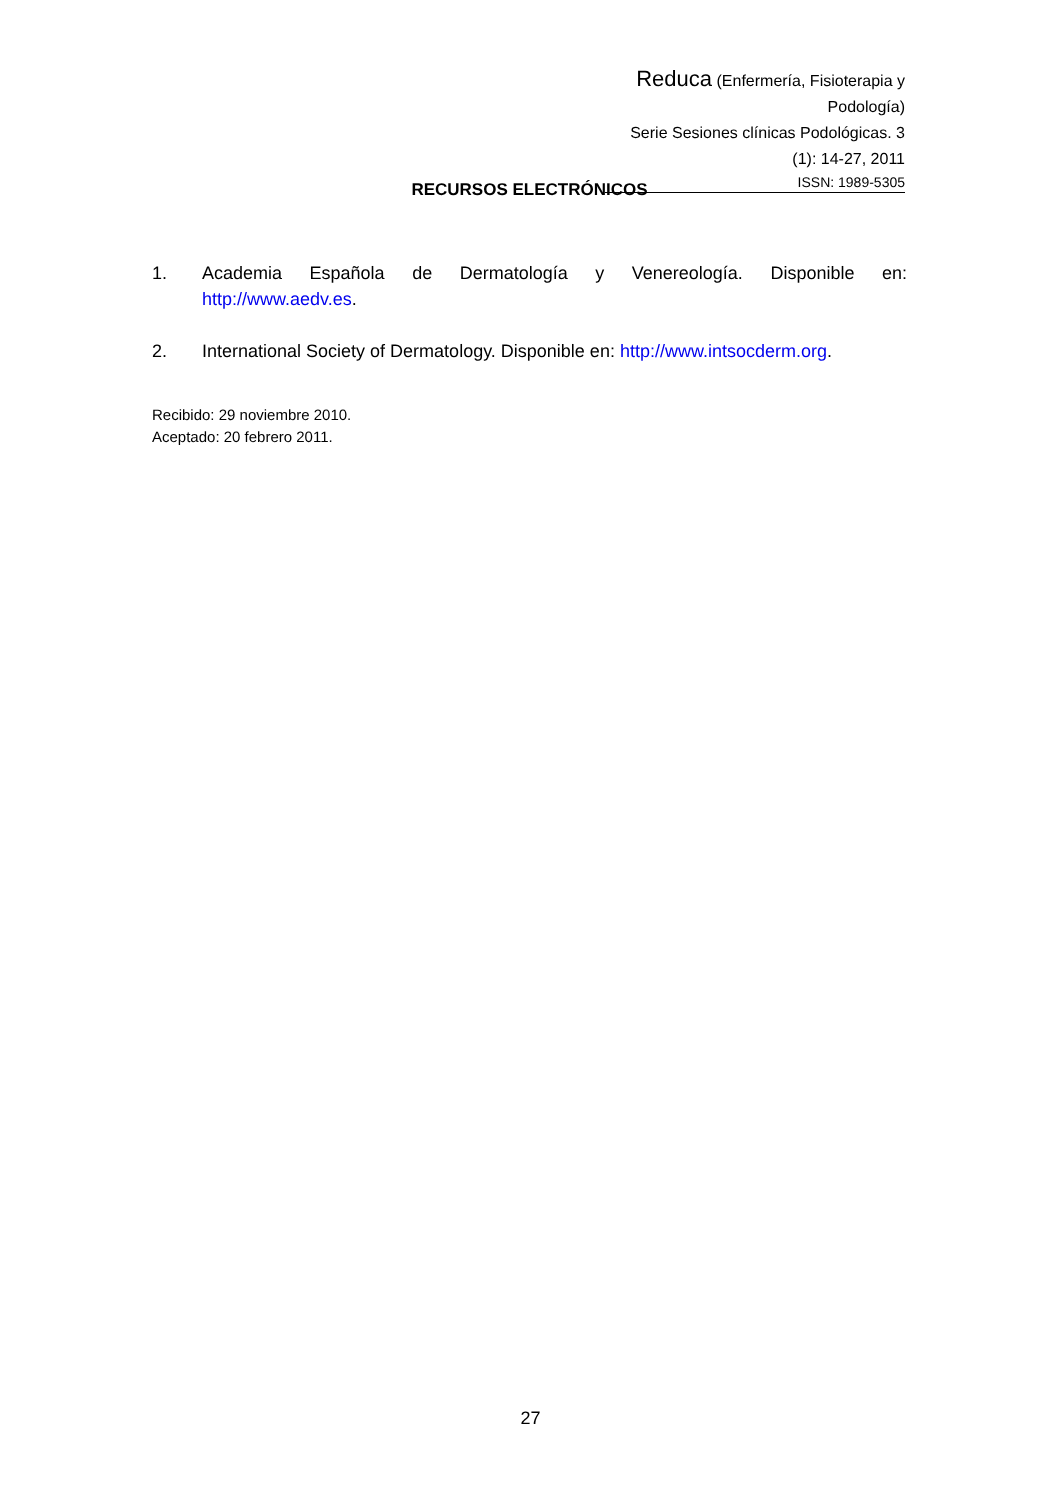Reduca (Enfermería, Fisioterapia y Podología)
Serie Sesiones clínicas Podológicas. 3 (1): 14-27, 2011
ISSN: 1989-5305
RECURSOS ELECTRÓNICOS
1. Academia Española de Dermatología y Venereología. Disponible en: http://www.aedv.es.
2. International Society of Dermatology. Disponible en: http://www.intsocderm.org.
Recibido: 29 noviembre 2010.
Aceptado: 20 febrero 2011.
27